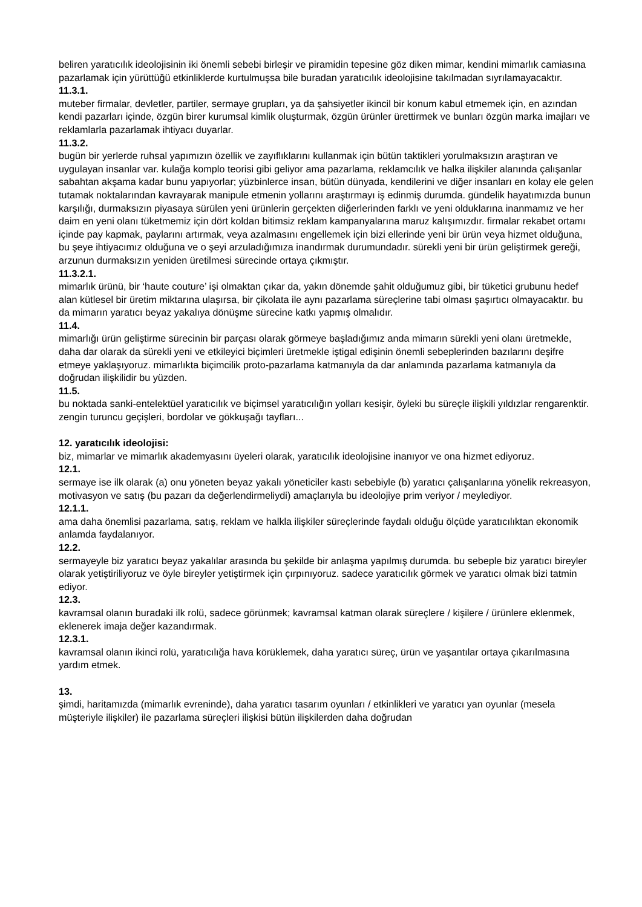beliren yaratıcılık ideolojisinin iki önemli sebebi birleşir ve piramidin tepesine göz diken mimar, kendini mimarlık camiasına pazarlamak için yürüttüğü etkinliklerde kurtulmuşsa bile buradan yaratıcılık ideolojisine takılmadan sıyrılamayacaktır.
11.3.1.
muteber firmalar, devletler, partiler, sermaye grupları, ya da şahsiyetler ikincil bir konum kabul etmemek için, en azından kendi pazarları içinde, özgün birer kurumsal kimlik oluşturmak, özgün ürünler ürettirmek ve bunları özgün marka imajları ve reklamlarla pazarlamak ihtiyacı duyarlar.
11.3.2.
bugün bir yerlerde ruhsal yapımızın özellik ve zayıflıklarını kullanmak için bütün taktikleri yorulmaksızın araştıran ve uygulayan insanlar var. kulağa komplo teorisi gibi geliyor ama pazarlama, reklamcılık ve halka ilişkiler alanında çalışanlar sabahtan akşama kadar bunu yapıyorlar; yüzbinlerce insan, bütün dünyada, kendilerini ve diğer insanları en kolay ele gelen tutamak noktalarından kavrayarak manipule etmenin yollarını araştırmayı iş edinmiş durumda. gündelik hayatımızda bunun karşılığı, durmaksızın piyasaya sürülen yeni ürünlerin gerçekten diğerlerinden farklı ve yeni olduklarına inanmamız ve her daim en yeni olanı tüketmemiz için dört koldan bitimsiz reklam kampanyalarına maruz kalışımızdır. firmalar rekabet ortamı içinde pay kapmak, paylarını artırmak, veya azalmasını engellemek için bizi ellerinde yeni bir ürün veya hizmet olduğuna, bu şeye ihtiyacımız olduğuna ve o şeyi arzuladığımıza inandırmak durumundadır. sürekli yeni bir ürün geliştirmek gereği, arzunun durmaksızın yeniden üretilmesi sürecinde ortaya çıkmıştır.
11.3.2.1.
mimarlık ürünü, bir ‘haute couture’ işi olmaktan çıkar da, yakın dönemde şahit olduğumuz gibi, bir tüketici grubunu hedef alan kütlesel bir üretim miktarına ulaşırsa, bir çikolata ile aynı pazarlama süreçlerine tabi olması şaşırtıcı olmayacaktır. bu da mimarın yaratıcı beyaz yakalıya dönüşme sürecine katkı yapmış olmalıdır.
11.4.
mimarlığı ürün geliştirme sürecinin bir parçası olarak görmeye başladığımız anda mimarın sürekli yeni olanı üretmekle, daha dar olarak da sürekli yeni ve etkileyici biçimleri üretmekle iştigal edişinin önemli sebeplerinden bazılarını deşifre etmeye yaklaşıyoruz. mimarlıkta biçimcilik proto-pazarlama katmanıyla da dar anlamında pazarlama katmanıyla da doğrudan ilişkilidir bu yüzden.
11.5.
bu noktada sanki-entelektüel yaratıcılık ve biçimsel yaratıcılığın yolları kesişir, öyleki bu süreçle ilişkili yıldızlar rengarenktir. zengin turuncu geçişleri, bordolar ve gökkuşağı tayfları...
12. yaratıcılık ideolojisi:
biz, mimarlar ve mimarlık akademyasını üyeleri olarak, yaratıcılık ideolojisine inanıyor ve ona hizmet ediyoruz.
12.1.
sermaye ise ilk olarak (a) onu yöneten beyaz yakalı yöneticiler kastı sebebiyle (b) yaratıcı çalışanlarına yönelik rekreasyon, motivasyon ve satış (bu pazarı da değerlendirmeliydi) amaçlarıyla bu ideolojiye prim veriyor / meylediyor.
12.1.1.
ama daha önemlisi pazarlama, satış, reklam ve halkla ilişkiler süreçlerinde faydalı olduğu ölçüde yaratıcılıktan ekonomik anlamda faydalanıyor.
12.2.
sermayeyle biz yaratıcı beyaz yakalılar arasında bu şekilde bir anlaşma yapılmış durumda. bu sebeple biz yaratıcı bireyler olarak yetiştiriliyoruz ve öyle bireyler yetiştirmek için çırpınıyoruz. sadece yaratıcılık görmek ve yaratıcı olmak bizi tatmin ediyor.
12.3.
kavramsal olanın buradaki ilk rolü, sadece görünmek; kavramsal katman olarak süreçlere / kişilere / ürünlere eklenmek, eklenerek imaja değer kazandırmak.
12.3.1.
kavramsal olanın ikinci rolü, yaratıcılığa hava körüklemek, daha yaratıcı süreç, ürün ve yaşantılar ortaya çıkarılmasına yardım etmek.
13.
şimdi, haritamızda (mimarlık evreninde), daha yaratıcı tasarım oyunları / etkinlikleri ve yaratıcı yan oyunlar (mesela müşteriyle ilişkiler) ile pazarlama süreçleri ilişkisi bütün ilişkilerden daha doğrudan